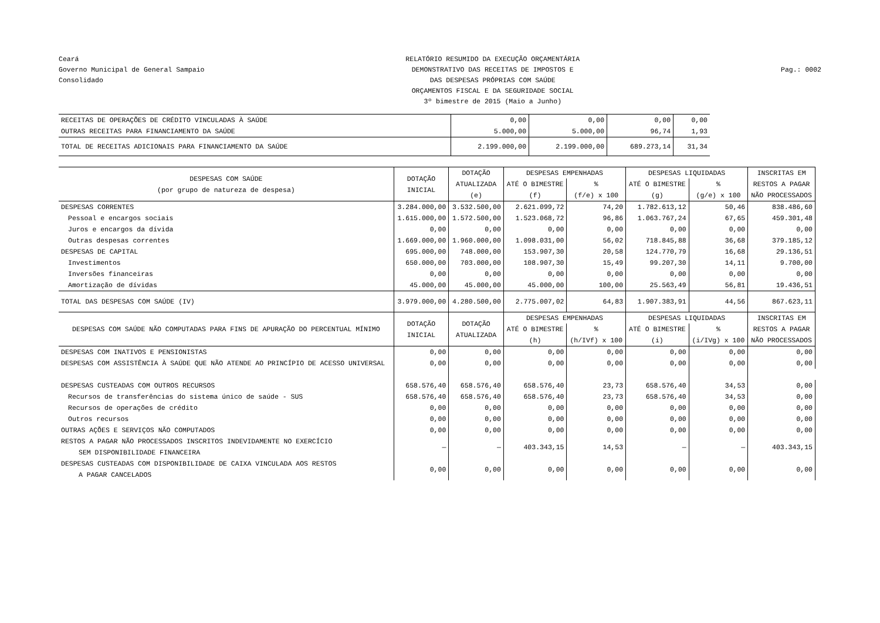Ceará
Governo Municipal de General Sampaio
Consolidado
RELATÓRIO RESUMIDO DA EXECUÇÃO ORÇAMENTÁRIA
DEMONSTRATIVO DAS RECEITAS DE IMPOSTOS E
DAS DESPESAS PRÓPRIAS COM SAÚDE
ORÇAMENTOS FISCAL E DA SEGURIDADE SOCIAL
3º bimestre de 2015 (Maio a Junho)
Pag.: 0002
| RECEITAS DE OPERAÇÕES DE CRÉDITO VINCULADAS À SAÚDE | 0,00 | 0,00 | 0,00 | 0,00 |
| OUTRAS RECEITAS PARA FINANCIAMENTO DA SAÚDE | 5.000,00 | 5.000,00 | 96,74 | 1,93 |
| TOTAL DE RECEITAS ADICIONAIS PARA FINANCIAMENTO DA SAÚDE | 2.199.000,00 | 2.199.000,00 | 689.273,14 | 31,34 |
| DESPESAS COM SAÚDE (por grupo de natureza de despesa) | DOTAÇÃO INICIAL | DOTAÇÃO ATUALIZADA (e) | DESPESAS EMPENHADAS | | DESPESAS LIQUIDADAS | | INSCRITAS EM RESTOS A PAGAR NÃO PROCESSADOS |
| --- | --- | --- | --- | --- | --- | --- | --- |
| | | | ATÉ O BIMESTRE (f) | % (f/e) x 100 | ATÉ O BIMESTRE (g) | % (g/e) x 100 | |
| DESPESAS CORRENTES | 3.284.000,00 | 3.532.500,00 | 2.621.099,72 | 74,20 | 1.782.613,12 | 50,46 | 838.486,60 |
| Pessoal e encargos sociais | 1.615.000,00 | 1.572.500,00 | 1.523.068,72 | 96,86 | 1.063.767,24 | 67,65 | 459.301,48 |
| Juros e encargos da dívida | 0,00 | 0,00 | 0,00 | 0,00 | 0,00 | 0,00 | 0,00 |
| Outras despesas correntes | 1.669.000,00 | 1.960.000,00 | 1.098.031,00 | 56,02 | 718.845,88 | 36,68 | 379.185,12 |
| DESPESAS DE CAPITAL | 695.000,00 | 748.000,00 | 153.907,30 | 20,58 | 124.770,79 | 16,68 | 29.136,51 |
| Investimentos | 650.000,00 | 703.000,00 | 108.907,30 | 15,49 | 99.207,30 | 14,11 | 9.700,00 |
| Inversões financeiras | 0,00 | 0,00 | 0,00 | 0,00 | 0,00 | 0,00 | 0,00 |
| Amortização de dívidas | 45.000,00 | 45.000,00 | 45.000,00 | 100,00 | 25.563,49 | 56,81 | 19.436,51 |
| TOTAL DAS DESPESAS COM SAÚDE (IV) | 3.979.000,00 | 4.280.500,00 | 2.775.007,02 | 64,83 | 1.907.383,91 | 44,56 | 867.623,11 |
| DESPESAS COM SAÚDE NÃO COMPUTADAS PARA FINS DE APURAÇÃO DO PERCENTUAL MÍNIMO | DOTAÇÃO INICIAL | DOTAÇÃO ATUALIZADA | DESPESAS EMPENHADAS | | DESPESAS LIQUIDADAS | | INSCRITAS EM RESTOS A PAGAR NÃO PROCESSADOS |
| | | | ATÉ O BIMESTRE (h) | % (h/IVf) x 100 | ATÉ O BIMESTRE (i) | % (i/IVg) x 100 | |
| DESPESAS COM INATIVOS E PENSIONISTAS | 0,00 | 0,00 | 0,00 | 0,00 | 0,00 | 0,00 | 0,00 |
| DESPESAS COM ASSISTÊNCIA À SAÚDE QUE NÃO ATENDE AO PRINCÍPIO DE ACESSO UNIVERSAL | 0,00 | 0,00 | 0,00 | 0,00 | 0,00 | 0,00 | 0,00 |
| DESPESAS CUSTEADAS COM OUTROS RECURSOS | 658.576,40 | 658.576,40 | 658.576,40 | 23,73 | 658.576,40 | 34,53 | 0,00 |
| Recursos de transferências do sistema único de saúde - SUS | 658.576,40 | 658.576,40 | 658.576,40 | 23,73 | 658.576,40 | 34,53 | 0,00 |
| Recursos de operações de crédito | 0,00 | 0,00 | 0,00 | 0,00 | 0,00 | 0,00 | 0,00 |
| Outros recursos | 0,00 | 0,00 | 0,00 | 0,00 | 0,00 | 0,00 | 0,00 |
| OUTRAS AÇÕES E SERVIÇOS NÃO COMPUTADOS | 0,00 | 0,00 | 0,00 | 0,00 | 0,00 | 0,00 | 0,00 |
| RESTOS A PAGAR NÃO PROCESSADOS INSCRITOS INDEVIDAMENTE NO EXERCÍCIO SEM DISPONIBILIDADE FINANCEIRA | — | — | 403.343,15 | 14,53 | — | — | 403.343,15 |
| DESPESAS CUSTEADAS COM DISPONIBILIDADE DE CAIXA VINCULADA AOS RESTOS A PAGAR CANCELADOS | 0,00 | 0,00 | 0,00 | 0,00 | 0,00 | 0,00 | 0,00 |